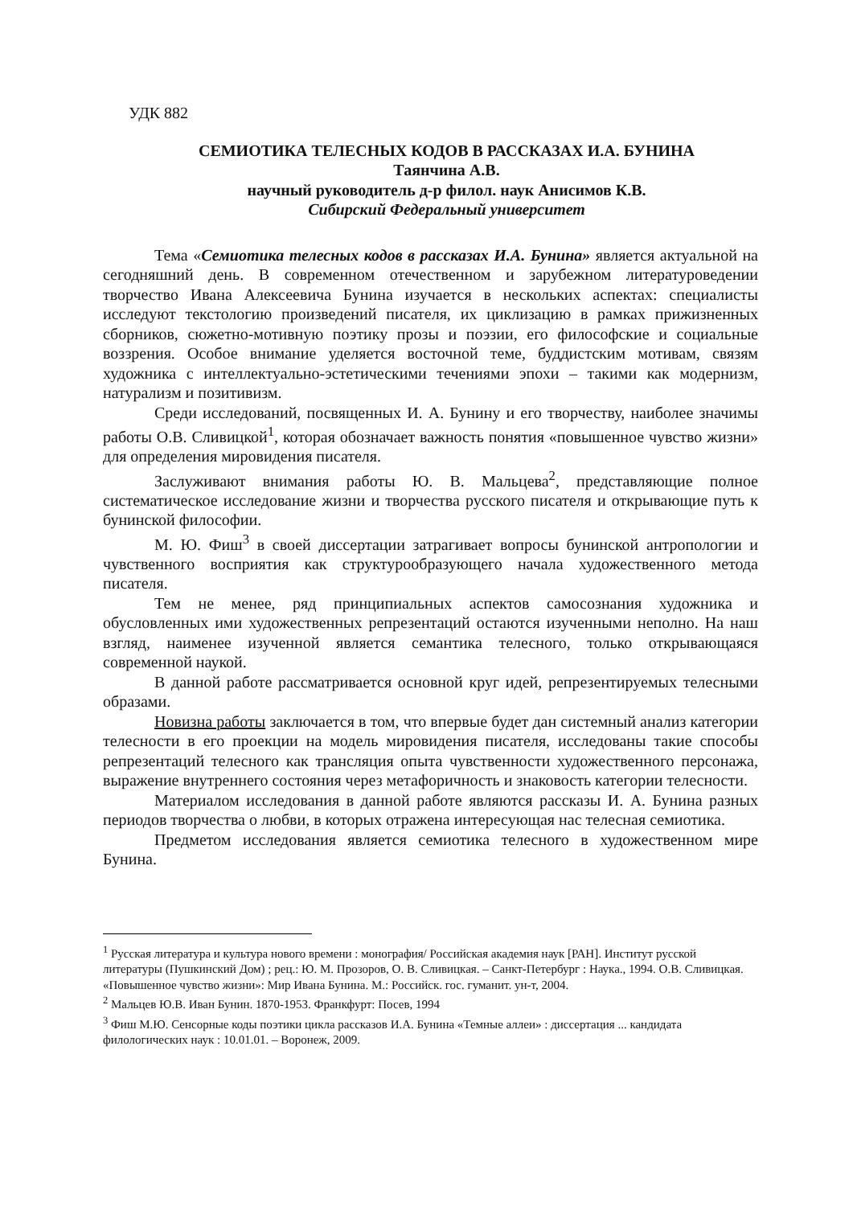УДК 882
СЕМИОТИКА ТЕЛЕСНЫХ КОДОВ В РАССКАЗАХ И.А. БУНИНА
Таянчина А.В.
научный руководитель д-р филол. наук Анисимов К.В.
Сибирский Федеральный университет
Тема «Семиотика телесных кодов в рассказах И.А. Бунина» является актуальной на сегодняшний день. В современном отечественном и зарубежном литературоведении творчество Ивана Алексеевича Бунина изучается в нескольких аспектах: специалисты исследуют текстологию произведений писателя, их циклизацию в рамках прижизненных сборников, сюжетно-мотивную поэтику прозы и поэзии, его философские и социальные воззрения. Особое внимание уделяется восточной теме, буддистским мотивам, связям художника с интеллектуально-эстетическими течениями эпохи – такими как модернизм, натурализм и позитивизм.
Среди исследований, посвященных И. А. Бунину и его творчеству, наиболее значимы работы О.В. Сливицкой<sup>1</sup>, которая обозначает важность понятия «повышенное чувство жизни» для определения мировидения писателя.
Заслуживают внимания работы Ю. В. Мальцева<sup>2</sup>, представляющие полное систематическое исследование жизни и творчества русского писателя и открывающие путь к бунинской философии.
М. Ю. Фиш<sup>3</sup> в своей диссертации затрагивает вопросы бунинской антропологии и чувственного восприятия как структурообразующего начала художественного метода писателя.
Тем не менее, ряд принципиальных аспектов самосознания художника и обусловленных ими художественных репрезентаций остаются изученными неполно. На наш взгляд, наименее изученной является семантика телесного, только открывающаяся современной наукой.
В данной работе рассматривается основной круг идей, репрезентируемых телесными образами.
Новизна работы заключается в том, что впервые будет дан системный анализ категории телесности в его проекции на модель мировидения писателя, исследованы такие способы репрезентаций телесного как трансляция опыта чувственности художественного персонажа, выражение внутреннего состояния через метафоричность и знаковость категории телесности.
Материалом исследования в данной работе являются рассказы И. А. Бунина разных периодов творчества о любви, в которых отражена интересующая нас телесная семиотика.
Предметом исследования является семиотика телесного в художественном мире Бунина.
<sup>1</sup> Русская литература и культура нового времени : монография/ Российская академия наук [РАН]. Институт русской литературы (Пушкинский Дом) ; рец.: Ю. М. Прозоров, О. В. Сливицкая. – Санкт-Петербург : Наука., 1994. О.В. Сливицкая. «Повышенное чувство жизни»: Мир Ивана Бунина. М.: Российск. гос. гуманит. ун-т, 2004.
<sup>2</sup> Мальцев Ю.В. Иван Бунин. 1870-1953. Франкфурт: Посев, 1994
<sup>3</sup> Фиш М.Ю. Сенсорные коды поэтики цикла рассказов И.А. Бунина «Темные аллеи» : диссертация ... кандидата филологических наук : 10.01.01. – Воронеж, 2009.